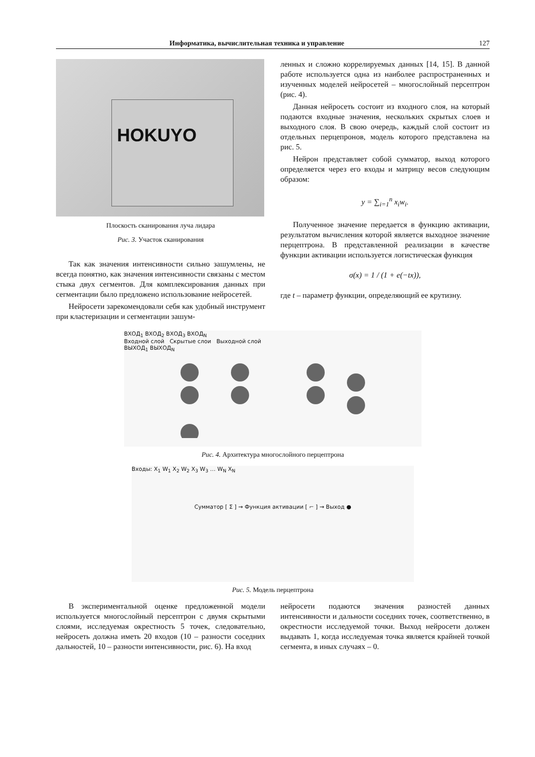Информатика, вычислительная техника и управление 127
HOKUYO
Плоскость сканирования луча лидара
Рис. 3. Участок сканирования
Так как значения интенсивности сильно зашумлены, не всегда понятно, как значения интенсивности связаны с местом стыка двух сегментов. Для комплексирования данных при сегментации было предложено использование нейросетей.
Нейросети зарекомендовали себя как удобный инструмент при кластеризации и сегментации зашум-
ленных и сложно коррелируемых данных [14, 15]. В данной работе используется одна из наиболее распространенных и изученных моделей нейросетей – многослойный персептрон (рис. 4).
Данная нейросеть состоит из входного слоя, на который подаются входные значения, нескольких скрытых слоев и выходного слоя. В свою очередь, каждый слой состоит из отдельных перцепронов, модель которого представлена на рис. 5.
Нейрон представляет собой сумматор, выход которого определяется через его входы и матрицу весов следующим образом:
y = ∑<sub>i=1</sub><sup>n</sup> x<sub>i</sub>w<sub>i</sub>.
Полученное значение передается в функцию активации, результатом вычисления которой является выходное значение перцептрона. В представленной реализации в качестве функции активации используется логистическая функция
σ(x) = 1 / (1 + e(−tx)),
где t – параметр функции, определяющий ее крутизну.
ВХОД<sub>1</sub> ВХОД<sub>2</sub> ВХОД<sub>3</sub> ВХОД<sub>N</sub>
Входной слой Скрытые слои Выходной слой
ВЫХОД<sub>1</sub> ВЫХОД<sub>N</sub>
Рис. 4. Архитектура многослойного перцептрона
Входы: X<sub>1</sub> W<sub>1</sub> X<sub>2</sub> W<sub>2</sub> X<sub>3</sub> W<sub>3</sub> … W<sub>N</sub> X<sub>N</sub>
Сумматор [ Σ ] → Функция активации [ ⌐ ] → Выход ●
Рис. 5. Модель перцептрона
В экспериментальной оценке предложенной модели используется многослойный персептрон с двумя скрытыми слоями, исследуемая окрестность 5 точек, следовательно, нейросеть должна иметь 20 входов (10 – разности соседних дальностей, 10 – разности интенсивности, рис. 6). На вход
нейросети подаются значения разностей данных интенсивности и дальности соседних точек, соответственно, в окрестности исследуемой точки. Выход нейросети должен выдавать 1, когда исследуемая точка является крайней точкой сегмента, в иных случаях – 0.